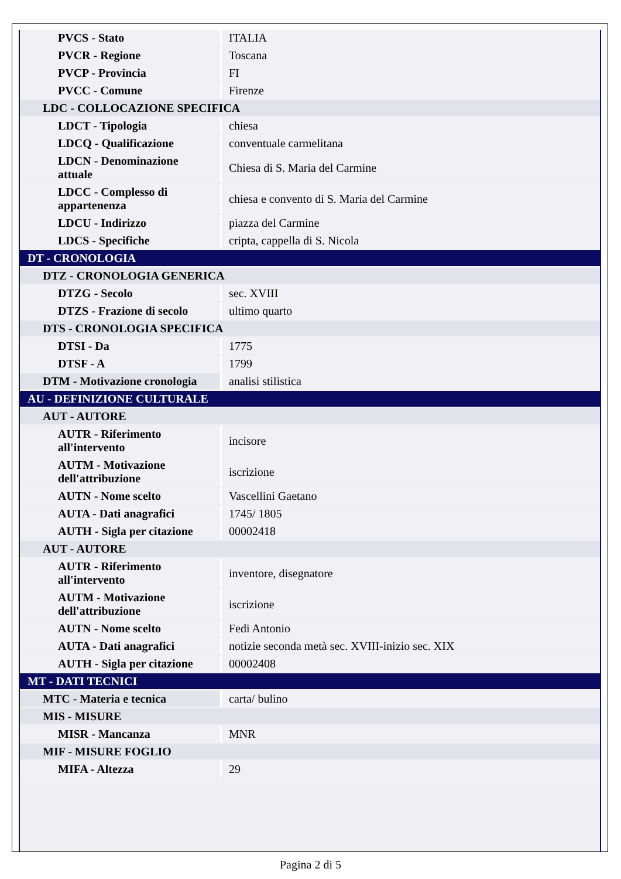| PVCS - Stato | ITALIA |
| PVCR - Regione | Toscana |
| PVCP - Provincia | FI |
| PVCC - Comune | Firenze |
| LDC - COLLOCAZIONE SPECIFICA | |
| LDCT - Tipologia | chiesa |
| LDCQ - Qualificazione | conventuale carmelitana |
| LDCN - Denominazione attuale | Chiesa di S. Maria del Carmine |
| LDCC - Complesso di appartenenza | chiesa e convento di S. Maria del Carmine |
| LDCU - Indirizzo | piazza del Carmine |
| LDCS - Specifiche | cripta, cappella di S. Nicola |
| DT - CRONOLOGIA | |
| DTZ - CRONOLOGIA GENERICA | |
| DTZG - Secolo | sec. XVIII |
| DTZS - Frazione di secolo | ultimo quarto |
| DTS - CRONOLOGIA SPECIFICA | |
| DTSI - Da | 1775 |
| DTSF - A | 1799 |
| DTM - Motivazione cronologia | analisi stilistica |
| AU - DEFINIZIONE CULTURALE | |
| AUT - AUTORE | |
| AUTR - Riferimento all'intervento | incisore |
| AUTM - Motivazione dell'attribuzione | iscrizione |
| AUTN - Nome scelto | Vascellini Gaetano |
| AUTA - Dati anagrafici | 1745/ 1805 |
| AUTH - Sigla per citazione | 00002418 |
| AUT - AUTORE | |
| AUTR - Riferimento all'intervento | inventore, disegnatore |
| AUTM - Motivazione dell'attribuzione | iscrizione |
| AUTN - Nome scelto | Fedi Antonio |
| AUTA - Dati anagrafici | notizie seconda metà sec. XVIII-inizio sec. XIX |
| AUTH - Sigla per citazione | 00002408 |
| MT - DATI TECNICI | |
| MTC - Materia e tecnica | carta/ bulino |
| MIS - MISURE | |
| MISR - Mancanza | MNR |
| MIF - MISURE FOGLIO | |
| MIFA - Altezza | 29 |
Pagina 2 di 5